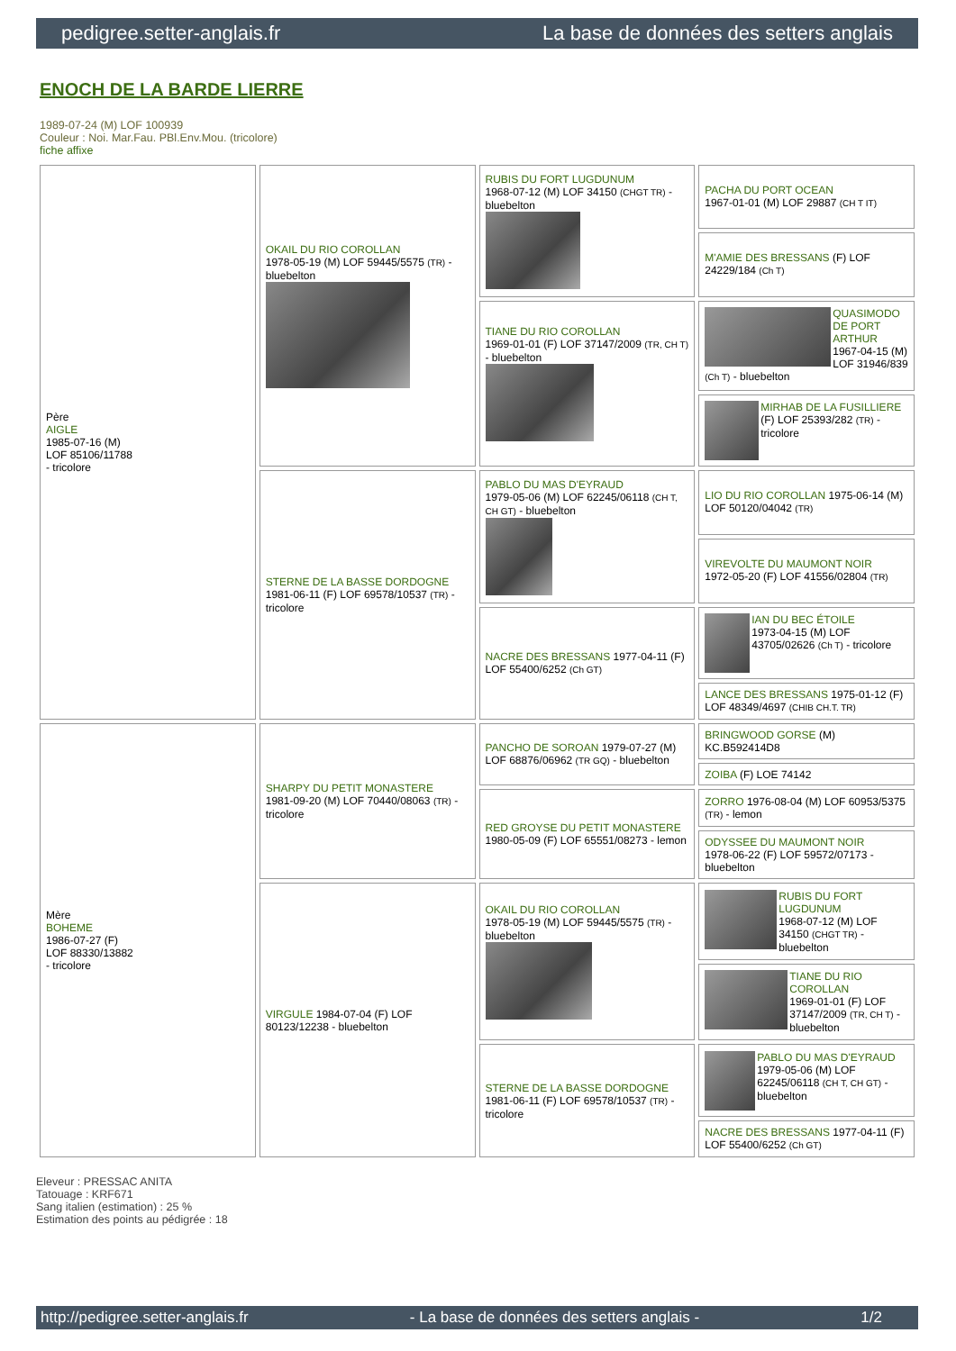pedigree.setter-anglais.fr La base de données des setters anglais
ENOCH DE LA BARDE LIERRE
1989-07-24 (M) LOF 100939
Couleur : Noi. Mar.Fau. PBl.Env.Mou. (tricolore)
fiche affixe
| Père AIGLE 1985-07-16 (M) LOF 85106/11788 - tricolore | OKAIL DU RIO COROLLAN 1978-05-19 (M) LOF 59445/5575 (TR) - bluebelton | RUBIS DU FORT LUGDUNUM 1968-07-12 (M) LOF 34150 (CHGT TR) - bluebelton | PACHA DU PORT OCEAN 1967-01-01 (M) LOF 29887 (CH T IT) |
| | | | M'AMIE DES BRESSANS (F) LOF 24229/184 (Ch T) |
| | | TIANE DU RIO COROLLAN 1969-01-01 (F) LOF 37147/2009 (TR, CH T) - bluebelton | QUASIMODO DE PORT ARTHUR 1967-04-15 (M) LOF 31946/839 (Ch T) - bluebelton |
| | | | MIRHAB DE LA FUSILLIERE (F) LOF 25393/282 (TR) - tricolore |
| | STERNE DE LA BASSE DORDOGNE 1981-06-11 (F) LOF 69578/10537 (TR) - tricolore | PABLO DU MAS D'EYRAUD 1979-05-06 (M) LOF 62245/06118 (CH T, CH GT) - bluebelton | LIO DU RIO COROLLAN 1975-06-14 (M) LOF 50120/04042 (TR) |
| | | | VIREVOLTE DU MAUMONT NOIR 1972-05-20 (F) LOF 41556/02804 (TR) |
| | | NACRE DES BRESSANS 1977-04-11 (F) LOF 55400/6252 (Ch GT) | IAN DU BEC ÉTOILE 1973-04-15 (M) LOF 43705/02626 (Ch T) - tricolore |
| | | | LANCE DES BRESSANS 1975-01-12 (F) LOF 48349/4697 (CHIB CH.T. TR) |
| Mère BOHEME 1986-07-27 (F) LOF 88330/13882 - tricolore | SHARPY DU PETIT MONASTERE 1981-09-20 (M) LOF 70440/08063 (TR) - tricolore | PANCHO DE SOROAN 1979-07-27 (M) LOF 68876/06962 (TR GQ) - bluebelton | BRINGWOOD GORSE (M) KC.B592414D8 |
| | | | ZOIBA (F) LOE 74142 |
| | | RED GROYSE DU PETIT MONASTERE 1980-05-09 (F) LOF 65551/08273 - lemon | ZORRO 1976-08-04 (M) LOF 60953/5375 (TR) - lemon |
| | | | ODYSSEE DU MAUMONT NOIR 1978-06-22 (F) LOF 59572/07173 - bluebelton |
| | VIRGULE 1984-07-04 (F) LOF 80123/12238 - bluebelton | OKAIL DU RIO COROLLAN 1978-05-19 (M) LOF 59445/5575 (TR) - bluebelton | RUBIS DU FORT LUGDUNUM 1968-07-12 (M) LOF 34150 (CHGT TR) - bluebelton |
| | | | TIANE DU RIO COROLLAN 1969-01-01 (F) LOF 37147/2009 (TR, CH T) - bluebelton |
| | | STERNE DE LA BASSE DORDOGNE 1981-06-11 (F) LOF 69578/10537 (TR) - tricolore | PABLO DU MAS D'EYRAUD 1979-05-06 (M) LOF 62245/06118 (CH T, CH GT) - bluebelton |
| | | | NACRE DES BRESSANS 1977-04-11 (F) LOF 55400/6252 (Ch GT) |
Eleveur : PRESSAC ANITA
Tatouage : KRF671
Sang italien (estimation) : 25 %
Estimation des points au pédigrée : 18
http://pedigree.setter-anglais.fr - La base de données des setters anglais - 1/2